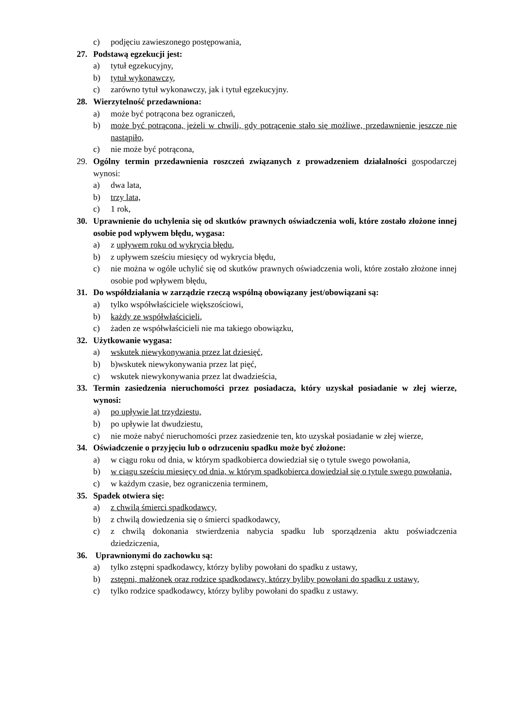c) podjęciu zawieszonego postępowania,
27. Podstawą egzekucji jest:
a) tytuł egzekucyjny,
b) tytuł wykonawczy,
c) zarówno tytuł wykonawczy, jak i tytuł egzekucyjny.
28. Wierzytelność przedawniona:
a) może być potrącona bez ograniczeń,
b) może być potrącona, jeżeli w chwili, gdy potrącenie stało się możliwe, przedawnienie jeszcze nie nastąpiło,
c) nie może być potrącona,
29. Ogólny termin przedawnienia roszczeń związanych z prowadzeniem działalności gospodarczej wynosi:
a) dwa lata,
b) trzy lata,
c) 1 rok,
30. Uprawnienie do uchylenia się od skutków prawnych oświadczenia woli, które zostało złożone innej osobie pod wpływem błędu, wygasa:
a) z upływem roku od wykrycia błędu,
b) z upływem sześciu miesięcy od wykrycia błędu,
c) nie można w ogóle uchylić się od skutków prawnych oświadczenia woli, które zostało złożone innej osobie pod wpływem błędu,
31. Do współdziałania w zarządzie rzeczą wspólną obowiązany jest/obowiązani są:
a) tylko współwłaściciele większościowi,
b) każdy ze współwłaścicieli,
c) żaden ze współwłaścicieli nie ma takiego obowiązku,
32. Użytkowanie wygasa:
a) wskutek niewykonywania przez lat dziesięć,
b) b)wskutek niewykonywania przez lat pięć,
c) wskutek niewykonywania przez lat dwadzieścia,
33. Termin zasiedzenia nieruchomości przez posiadacza, który uzyskał posiadanie w złej wierze, wynosi:
a) po upływie lat trzydziestu,
b) po upływie lat dwudziestu,
c) nie może nabyć nieruchomości przez zasiedzenie ten, kto uzyskał posiadanie w złej wierze,
34. Oświadczenie o przyjęciu lub o odrzuceniu spadku może być złożone:
a) w ciągu roku od dnia, w którym spadkobierca dowiedział się o tytule swego powołania,
b) w ciągu sześciu miesięcy od dnia, w którym spadkobierca dowiedział się o tytule swego powołania,
c) w każdym czasie, bez ograniczenia terminem,
35. Spadek otwiera się:
a) z chwilą śmierci spadkodawcy,
b) z chwilą dowiedzenia się o śmierci spadkodawcy,
c) z chwilą dokonania stwierdzenia nabycia spadku lub sporządzenia aktu poświadczenia dziedziczenia,
36. Uprawnionymi do zachowku są:
a) tylko zstępni spadkodawcy, którzy byliby powołani do spadku z ustawy,
b) zstępni, małżonek oraz rodzice spadkodawcy, którzy byliby powołani do spadku z ustawy,
c) tylko rodzice spadkodawcy, którzy byliby powołani do spadku z ustawy.